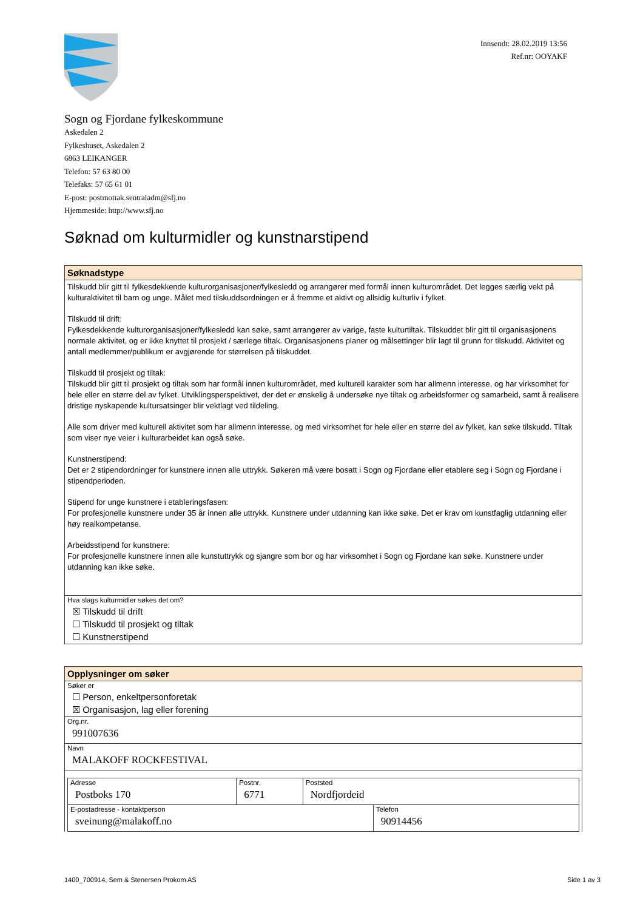Innsendt: 28.02.2019 13:56
Ref.nr: OOYAKF
Sogn og Fjordane fylkeskommune
Askedalen 2
Fylkeshuset, Askedalen 2
6863 LEIKANGER
Telefon: 57 63 80 00
Telefaks: 57 65 61 01
E-post: postmottak.sentraladm@sfj.no
Hjemmeside: http://www.sfj.no
Søknad om kulturmidler og kunstnarstipend
Søknadstype
Tilskudd blir gitt til fylkesdekkende kulturorganisasjoner/fylkesledd og arrangører med formål innen kulturområdet. Det legges særlig vekt på kulturaktivitet til barn og unge. Målet med tilskuddsordningen er å fremme et aktivt og allsidig kulturliv i fylket.
Tilskudd til drift:
Fylkesdekkende kulturorganisasjoner/fylkesledd kan søke, samt arrangører av varige, faste kulturtiltak. Tilskuddet blir gitt til organisasjonens normale aktivitet, og er ikke knyttet til prosjekt / særlege tiltak. Organisasjonens planer og målsettinger blir lagt til grunn for tilskudd. Aktivitet og antall medlemmer/publikum er avgjørende for størrelsen på tilskuddet.
Tilskudd til prosjekt og tiltak:
Tilskudd blir gitt til prosjekt og tiltak som har formål innen kulturområdet, med kulturell karakter som har allmenn interesse, og har virksomhet for hele eller en større del av fylket. Utviklingsperspektivet, der det er ønskelig å undersøke nye tiltak og arbeidsformer og samarbeid, samt å realisere dristige nyskapende kultursatsinger blir vektlagt ved tildeling.
Alle som driver med kulturell aktivitet som har allmenn interesse, og med virksomhet for hele eller en større del av fylket, kan søke tilskudd. Tiltak som viser nye veier i kulturarbeidet kan også søke.
Kunstnerstipend:
Det er 2 stipendordninger for kunstnere innen alle uttrykk. Søkeren må være bosatt i Sogn og Fjordane eller etablere seg i Sogn og Fjordane i stipendperioden.
Stipend for unge kunstnere i etableringsfasen:
For profesjonelle kunstnere under 35 år innen alle uttrykk. Kunstnere under utdanning kan ikke søke. Det er krav om kunstfaglig utdanning eller høy realkompetanse.
Arbeidsstipend for kunstnere:
For profesjonelle kunstnere innen alle kunstuttrykk og sjangre som bor og har virksomhet i Sogn og Fjordane kan søke. Kunstnere under utdanning kan ikke søke.
Hva slags kulturmidler søkes det om?
☒ Tilskudd til drift
☐ Tilskudd til prosjekt og tiltak
☐ Kunstnerstipend
Opplysninger om søker
Søker er
☐ Person, enkeltpersonforetak
☒ Organisasjon, lag eller forening
Org.nr.
991007636
Navn
MALAKOFF ROCKFESTIVAL
| Adresse Postboks 170 | Postnr. 6771 | Poststed Nordfjordeid | |
| E-postadresse - kontaktperson sveinung@malakoff.no | | | Telefon 90914456 |
1400_700914, Sem & Stenersen Prokom AS Side 1 av 3